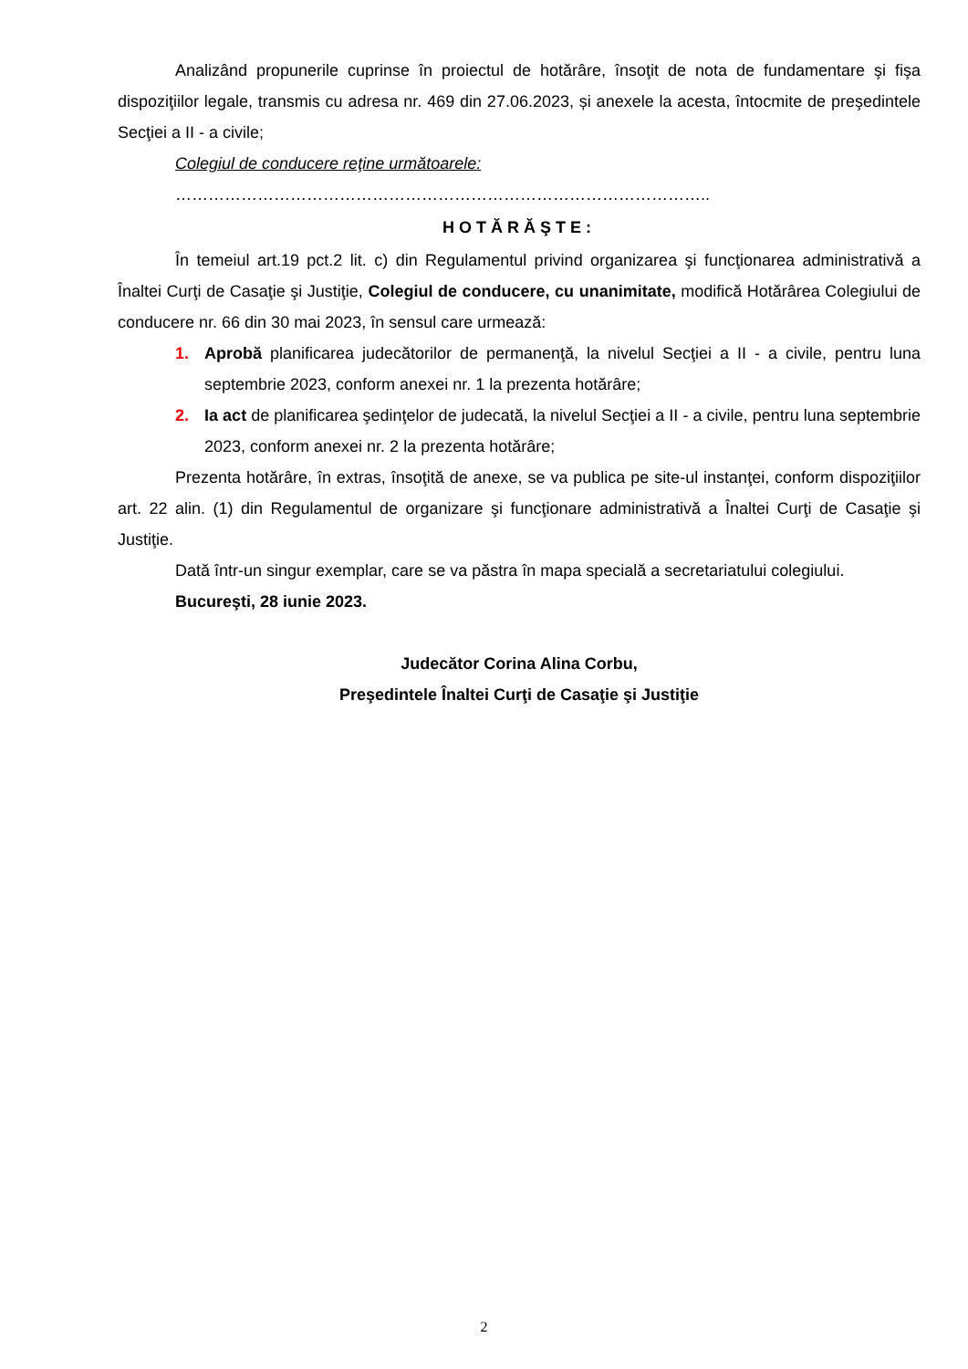Analizând propunerile cuprinse în proiectul de hotărâre, însoţit de nota de fundamentare şi fişa dispoziţiilor legale, transmis cu adresa nr. 469 din 27.06.2023, și anexele la acesta, întocmite de preşedintele Secţiei a II - a civile;
Colegiul de conducere reţine următoarele:
……………………………………………………………………………………..
HOTĂRĂŞTE:
În temeiul art.19 pct.2 lit. c) din Regulamentul privind organizarea şi funcţionarea administrativă a Înaltei Curţi de Casaţie şi Justiţie, Colegiul de conducere, cu unanimitate, modifică Hotărârea Colegiului de conducere nr. 66 din 30 mai 2023, în sensul care urmează:
1. Aprobă planificarea judecătorilor de permanenţă, la nivelul Secţiei a II - a civile, pentru luna septembrie 2023, conform anexei nr. 1 la prezenta hotărâre;
2. Ia act de planificarea şedinţelor de judecată, la nivelul Secţiei a II - a civile, pentru luna septembrie 2023, conform anexei nr. 2 la prezenta hotărâre;
Prezenta hotărâre, în extras, însoţită de anexe, se va publica pe site-ul instanţei, conform dispoziţiilor art. 22 alin. (1) din Regulamentul de organizare şi funcţionare administrativă a Înaltei Curţi de Casaţie şi Justiţie.
Dată într-un singur exemplar, care se va păstra în mapa specială a secretariatului colegiului.
Bucureşti, 28 iunie 2023.
Judecător Corina Alina Corbu,
Preşedintele Înaltei Curţi de Casaţie şi Justiţie
2